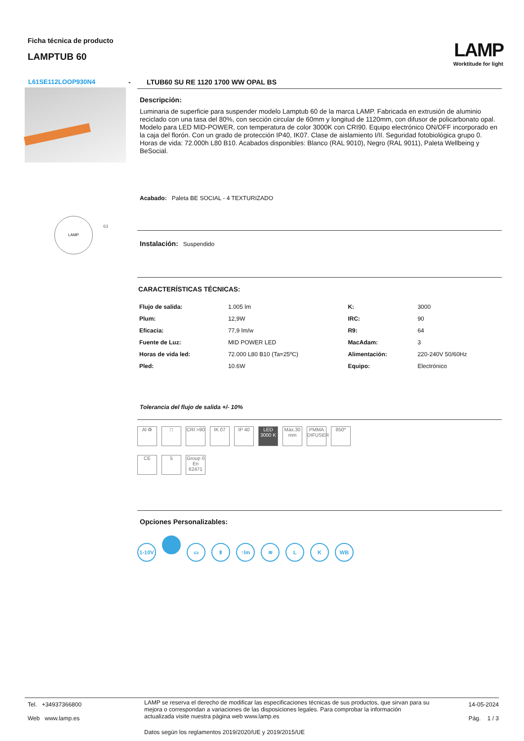Ficha técnica de producto
LAMPTUB 60
LAMP
Worktitude for light
L61SE112LOOP930N4
LAMP 63
- LTUB60 SU RE 1120 1700 WW OPAL BS
Descripción:
Luminaria de superficie para suspender modelo Lamptub 60 de la marca LAMP. Fabricada en extrusión de aluminio reciclado con una tasa del 80%, con sección circular de 60mm y longitud de 1120mm, con difusor de policarbonato opal. Modelo para LED MID-POWER, con temperatura de color 3000K con CRI90. Equipo electrónico ON/OFF incorporado en la caja del florón. Con un grado de protección IP40, IK07. Clase de aislamiento I/II. Seguridad fotobiológica grupo 0. Horas de vida: 72.000h L80 B10. Acabados disponibles: Blanco (RAL 9010), Negro (RAL 9011), Paleta Wellbeing y BeSocial.
Acabado: Paleta BE SOCIAL - 4 TEXTURIZADO
Instalación: Suspendido
CARACTERÍSTICAS TÉCNICAS:
| Flujo de salida: | 1.005 lm | K: | 3000 |
| Plum: | 12,9W | IRC: | 90 |
| Eficacia: | 77,9 lm/w | R9: | 64 |
| Fuente de Luz: | MID POWER LED | MacAdam: | 3 |
| Horas de vida led: | 72.000 L80 B10 (Ta=25ºC) | Alimentación: | 220-240V 50/60Hz |
| Pled: | 10.6W | Equipo: | Electrónico |
Tolerancia del flujo de salida +/- 10%
Al ♻ □ CRI >90 IK 07 IP 40 LED 3000 K Máx.30 mm PMMA DIFUSER 850º
CE 5 Group 0 En 62471
Opciones Personalizables:
1-10V ▭ ᛒ ↑lm ≋ L K WB
Tel. +34937366800
Web www.lamp.es
LAMP se reserva el derecho de modificar las especificaciones técnicas de sus productos, que sirvan para su mejora o correspondan a variaciones de las disposiciones legales. Para comprobar la información actualizada visite nuestra página web www.lamp.es
Datos según los reglamentos 2019/2020/UE y 2019/2015/UE
14-05-2024
Pág. 1 / 3